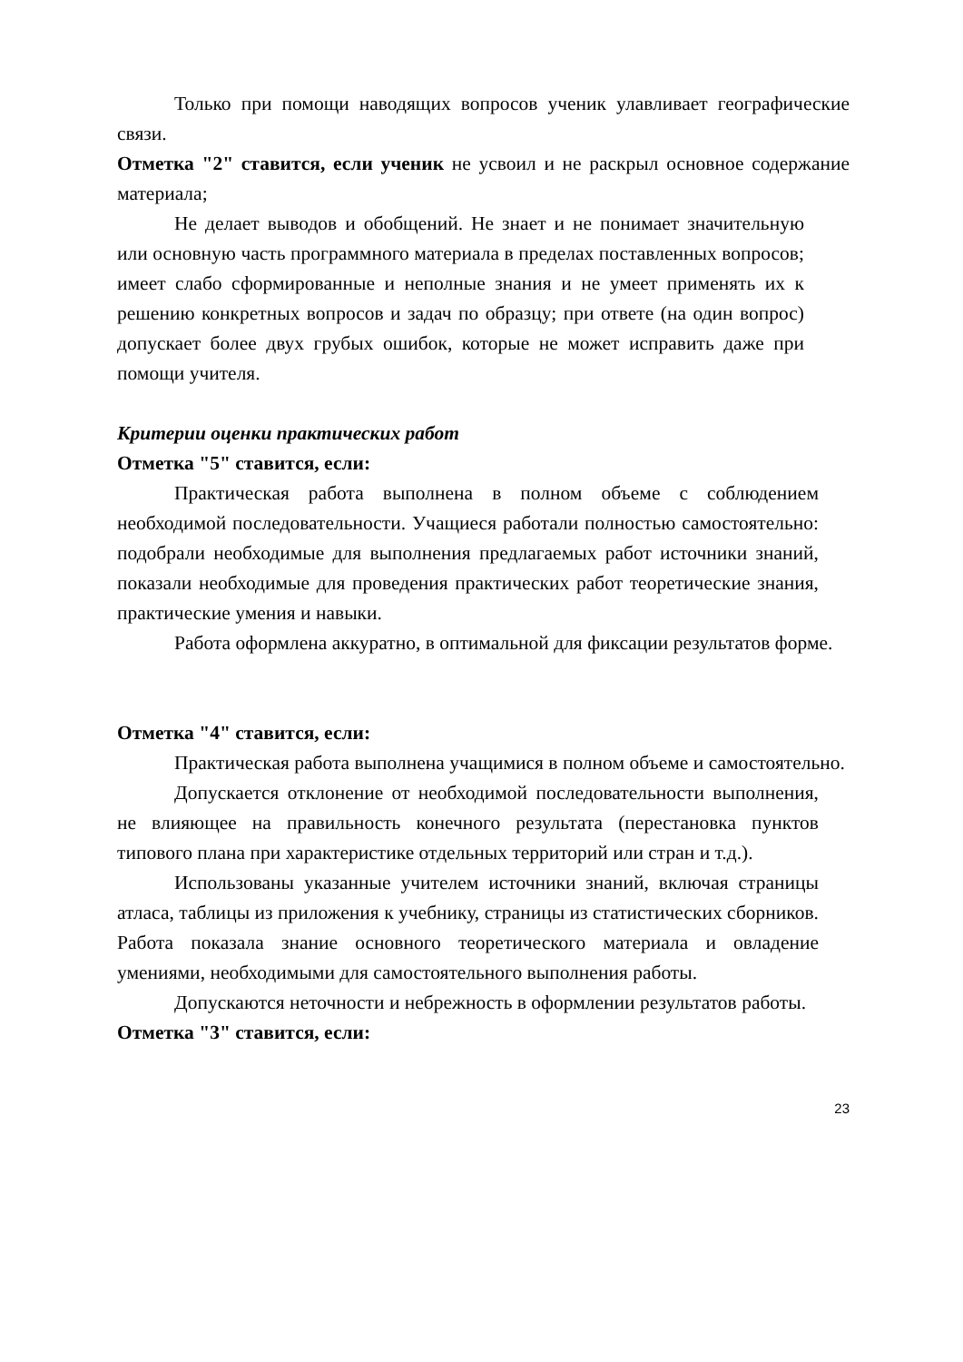Только при помощи наводящих вопросов ученик улавливает географические связи.
Отметка "2" ставится, если ученик не усвоил и не раскрыл основное содержание материала;
Не делает выводов и обобщений. Не знает и не понимает значительную или основную часть программного материала в пределах поставленных вопросов; имеет слабо сформированные и неполные знания и не умеет применять их к решению конкретных вопросов и задач по образцу; при ответе (на один вопрос) допускает более двух грубых ошибок, которые не может исправить даже при помощи учителя.
Критерии оценки практических работ
Отметка "5" ставится, если:
Практическая работа выполнена в полном объеме с соблюдением необходимой последовательности. Учащиеся работали полностью самостоятельно: подобрали необходимые для выполнения предлагаемых работ источники знаний, показали необходимые для проведения практических работ теоретические знания, практические умения и навыки.
Работа оформлена аккуратно, в оптимальной для фиксации результатов форме.
Отметка "4" ставится, если:
Практическая работа выполнена учащимися в полном объеме и самостоятельно.
Допускается отклонение от необходимой последовательности выполнения, не влияющее на правильность конечного результата (перестановка пунктов типового плана при характеристике отдельных территорий или стран и т.д.).
Использованы указанные учителем источники знаний, включая страницы атласа, таблицы из приложения к учебнику, страницы из статистических сборников. Работа показала знание основного теоретического материала и овладение умениями, необходимыми для самостоятельного выполнения работы.
Допускаются неточности и небрежность в оформлении результатов работы.
Отметка "3" ставится, если:
23